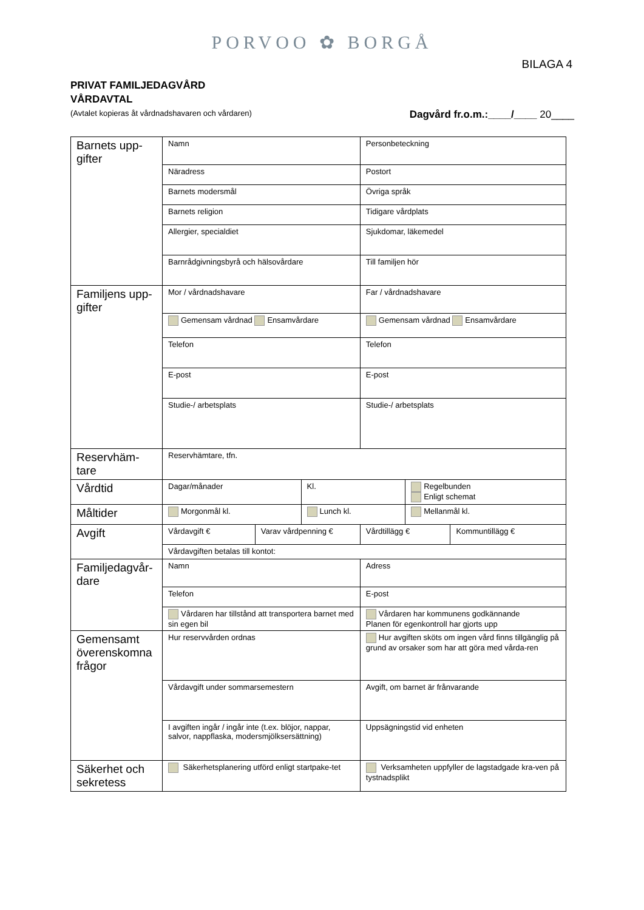PORVOO ✿ BORGÅ
BILAGA 4
PRIVAT FAMILJEDAGVÅRD
VÅRDAVTAL
(Avtalet kopieras åt vårdnadshavaren och vårdaren) Dagvård fr.o.m.:____/____ 20____
| Barnets upp-gifter | Namn | | | Personbeteckning | | |
| | Näradress | | | Postort | | |
| | Barnets modersmål | | | Övriga språk | | |
| | Barnets religion | | | Tidigare vårdplats | | |
| | Allergier, specialdiet | | | Sjukdomar, läkemedel | | |
| | Barnrådgivningsbyrå och hälsovårdare | | | Till familjen hör | | |
| Familjens upp-gifter | Mor / vårdnadshavare | | | Far / vårdnadshavare | | |
| | Gemensam vårdnad Ensamvårdare | | | Gemensam vårdnad Ensamvårdare | | |
| | Telefon | | | Telefon | | |
| | E-post | | | E-post | | |
| | Studie-/ arbetsplats | | | Studie-/ arbetsplats | | |
| Reservhäm-tare | Reservhämtare, tfn. | | | | | |
| Vårdtid | Dagar/månader | | Kl. | | Regelbunden Enligt schemat | |
| Måltider | Morgonmål kl. | | Lunch kl. | | Mellanmål kl. | |
| Avgift | Vårdavgift € | Varav vårdpenning € | | Vårdtillägg € | | Kommuntillägg € |
| | Vårdavgiften betalas till kontot: | | | | | |
| Familjedagvår-dare | Namn | | | Adress | | |
| | Telefon | | | E-post | | |
| | Vårdaren har tillstånd att transportera barnet med sin egen bil | | | Vårdaren har kommunens godkännande Planen för egenkontroll har gjorts upp | | |
| Gemensamt överenskomna frågor | Hur reservvården ordnas | | | Hur avgiften sköts om ingen vård finns tillgänglig på grund av orsaker som har att göra med vårda-ren | | |
| | Vårdavgift under sommarsemestern | | | Avgift, om barnet är frånvarande | | |
| | I avgiften ingår / ingår inte (t.ex. blöjor, nappar, salvor, nappflaska, modersmjölksersättning) | | | Uppsägningstid vid enheten | | |
| Säkerhet och sekretess | Säkerhetsplanering utförd enligt startpake-tet | | | Verksamheten uppfyller de lagstadgade kra-ven på tystnadsplikt | | |